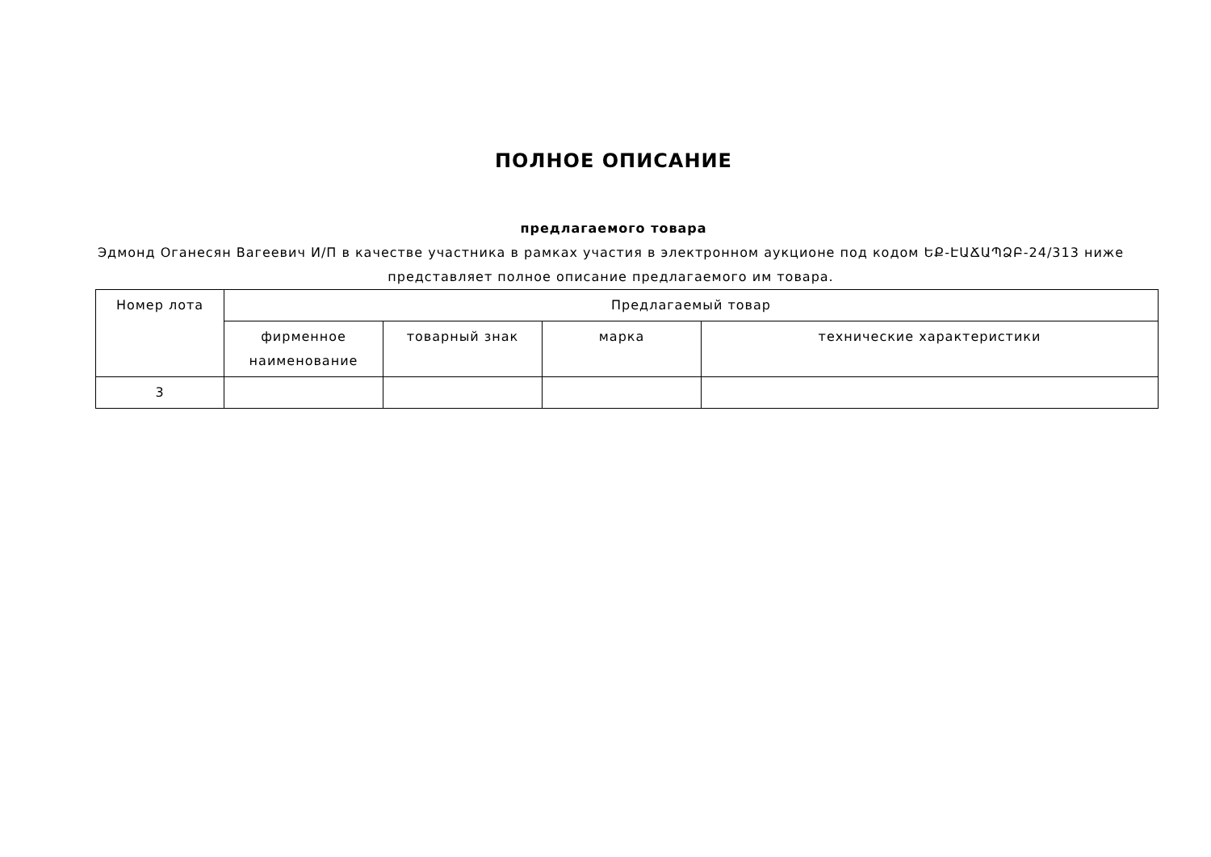ПОЛНОЕ ОПИСАНИЕ
предлагаемого товара
Эдмонд Оганесян Вагеевич И/П в качестве участника в рамках участия в электронном аукционе под кодом ԵՔ-ԷԱՃԱՊՁԲ-24/313 ниже представляет полное описание предлагаемого им товара.
| Номер лота | Предлагаемый товар | | | |
| --- | --- | --- | --- | --- |
| | фирменное наименование | товарный знак | марка | технические характеристики |
| 3 | | | | |